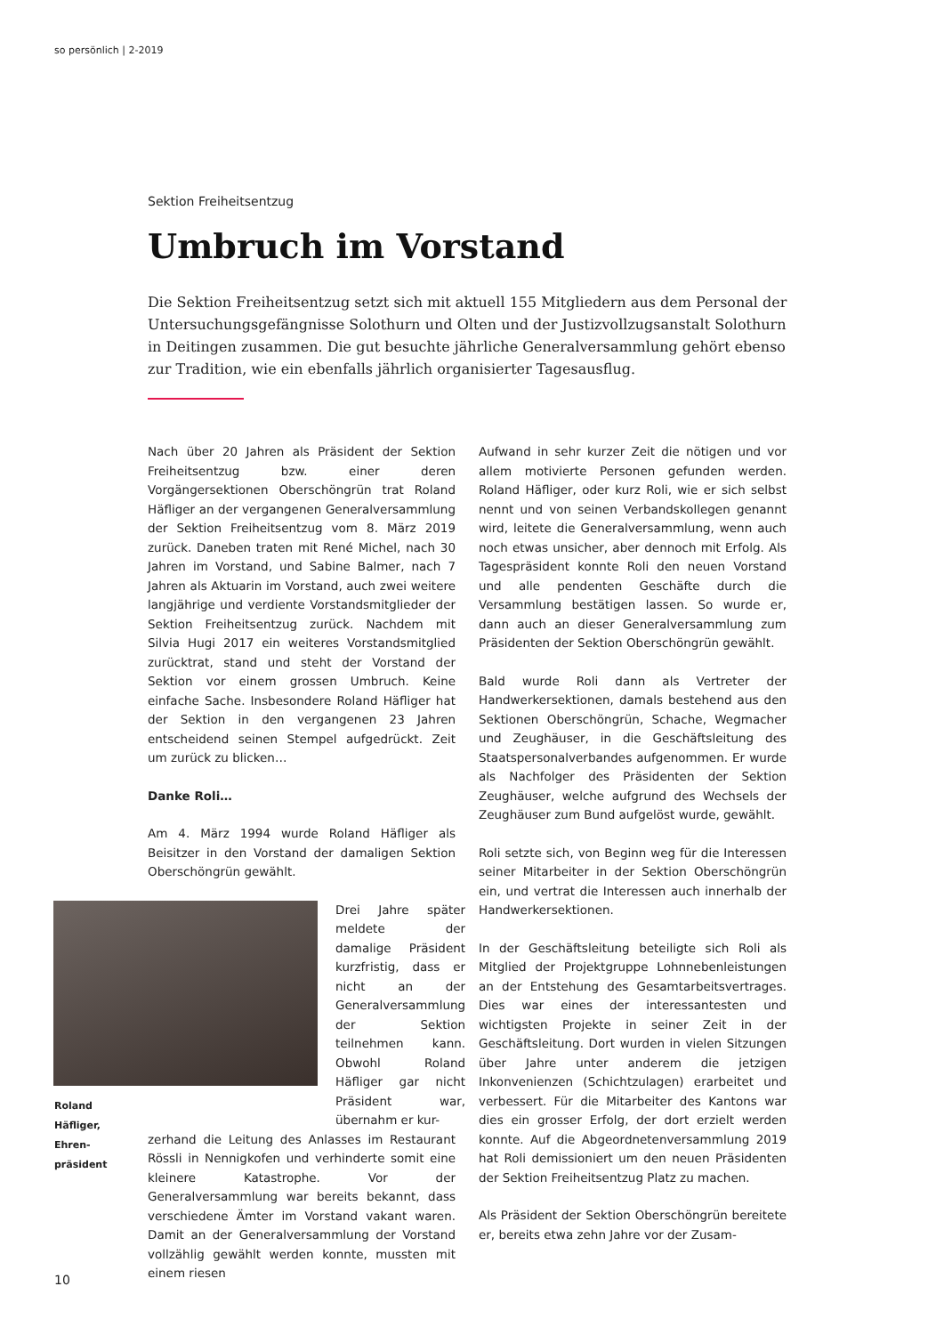so persönlich | 2-2019
Sektion Freiheitsentzug
Umbruch im Vorstand
Die Sektion Freiheitsentzug setzt sich mit aktuell 155 Mitgliedern aus dem Personal der Untersuchungsgefängnisse Solothurn und Olten und der Justizvollzugsanstalt Solothurn in Deitingen zusammen. Die gut besuchte jährliche Generalversammlung gehört ebenso zur Tradition, wie ein ebenfalls jährlich organisierter Tagesausflug.
Nach über 20 Jahren als Präsident der Sektion Freiheitsentzug bzw. einer deren Vorgängersektionen Oberschöngrün trat Roland Häfliger an der vergangenen Generalversammlung der Sektion Freiheitsentzug vom 8. März 2019 zurück. Daneben traten mit René Michel, nach 30 Jahren im Vorstand, und Sabine Balmer, nach 7 Jahren als Aktuarin im Vorstand, auch zwei weitere langjährige und verdiente Vorstandsmitglieder der Sektion Freiheitsentzug zurück. Nachdem mit Silvia Hugi 2017 ein weiteres Vorstandsmitglied zurücktrat, stand und steht der Vorstand der Sektion vor einem grossen Umbruch. Keine einfache Sache. Insbesondere Roland Häfliger hat der Sektion in den vergangenen 23 Jahren entscheidend seinen Stempel aufgedrückt. Zeit um zurück zu blicken…
Danke Roli…
Am 4. März 1994 wurde Roland Häfliger als Beisitzer in den Vorstand der damaligen Sektion Oberschöngrün gewählt.
Drei Jahre später meldete der damalige Präsident kurzfristig, dass er nicht an der Generalversammlung der Sektion teilnehmen kann. Obwohl Roland Häfliger gar nicht Präsident war, übernahm er kur-
zerhand die Leitung des Anlasses im Restaurant Rössli in Nennigkofen und verhinderte somit eine kleinere Katastrophe. Vor der Generalversammlung war bereits bekannt, dass verschiedene Ämter im Vorstand vakant waren. Damit an der Generalversammlung der Vorstand vollzählig gewählt werden konnte, mussten mit einem riesen
Aufwand in sehr kurzer Zeit die nötigen und vor allem motivierte Personen gefunden werden. Roland Häfliger, oder kurz Roli, wie er sich selbst nennt und von seinen Verbandskollegen genannt wird, leitete die Generalversammlung, wenn auch noch etwas unsicher, aber dennoch mit Erfolg. Als Tagespräsident konnte Roli den neuen Vorstand und alle pendenten Geschäfte durch die Versammlung bestätigen lassen. So wurde er, dann auch an dieser Generalversammlung zum Präsidenten der Sektion Oberschöngrün gewählt.
Bald wurde Roli dann als Vertreter der Handwerkersektionen, damals bestehend aus den Sektionen Oberschöngrün, Schache, Wegmacher und Zeughäuser, in die Geschäftsleitung des Staatspersonalverbandes aufgenommen. Er wurde als Nachfolger des Präsidenten der Sektion Zeughäuser, welche aufgrund des Wechsels der Zeughäuser zum Bund aufgelöst wurde, gewählt.
Roli setzte sich, von Beginn weg für die Interessen seiner Mitarbeiter in der Sektion Oberschöngrün ein, und vertrat die Interessen auch innerhalb der Handwerkersektionen.
In der Geschäftsleitung beteiligte sich Roli als Mitglied der Projektgruppe Lohnnebenleistungen an der Entstehung des Gesamtarbeitsvertrages. Dies war eines der interessantesten und wichtigsten Projekte in seiner Zeit in der Geschäftsleitung. Dort wurden in vielen Sitzungen über Jahre unter anderem die jetzigen Inkonvenienzen (Schichtzulagen) erarbeitet und verbessert. Für die Mitarbeiter des Kantons war dies ein grosser Erfolg, der dort erzielt werden konnte. Auf die Abgeordnetenversammlung 2019 hat Roli demissioniert um den neuen Präsidenten der Sektion Freiheitsentzug Platz zu machen.
Als Präsident der Sektion Oberschöngrün bereitete er, bereits etwa zehn Jahre vor der Zusam-
Roland
Häfliger,
Ehren-
präsident
10